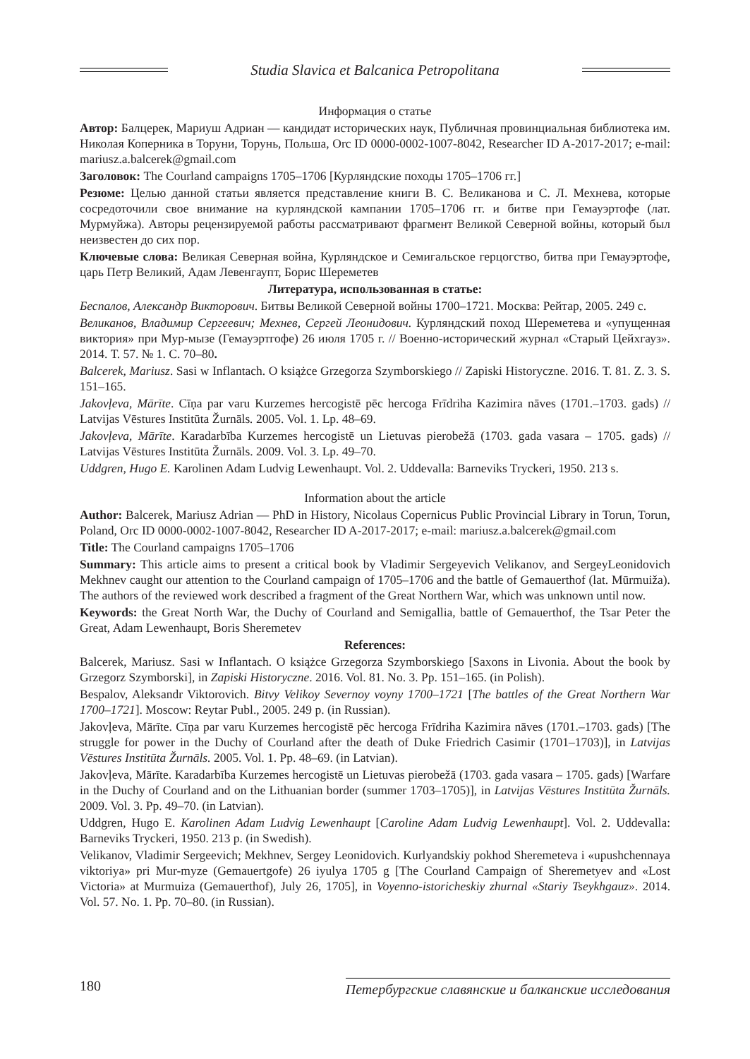Studia Slavica et Balcanica Petropolitana
Информация о статье
Автор: Балцерек, Мариуш Адриан — кандидат исторических наук, Публичная провинциальная библиотека им. Николая Коперника в Торуни, Торунь, Польша, Orc ID 0000-0002-1007-8042, Researcher ID A-2017-2017; e-mail: mariusz.a.balcerek@gmail.com
Заголовок: The Courland campaigns 1705–1706 [Курляндские походы 1705–1706 гг.]
Резюме: Целью данной статьи является представление книги В. С. Великанова и С. Л. Мехнева, которые сосредоточили свое внимание на курляндской кампании 1705–1706 гг. и битве при Гемауэртофе (лат. Мурмуйжа). Авторы рецензируемой работы рассматривают фрагмент Великой Северной войны, который был неизвестен до сих пор.
Ключевые слова: Великая Северная война, Курляндское и Семигальское герцогство, битва при Гемауэртофе, царь Петр Великий, Адам Левенгаупт, Борис Шереметев
Литература, использованная в статье:
Беспалов, Александр Викторович. Битвы Великой Северной войны 1700–1721. Москва: Рейтар, 2005. 249 с.
Великанов, Владимир Сергеевич; Мехнев, Сергей Леонидович. Курляндский поход Шереметева и «упущенная виктория» при Мур-мызе (Гемауэртгофе) 26 июля 1705 г. // Военно-исторический журнал «Старый Цейхгауз». 2014. Т. 57. № 1. С. 70–80.
Balcerek, Mariusz. Sasi w Inflantach. O książce Grzegorza Szymborskiego // Zapiski Historyczne. 2016. T. 81. Z. 3. S. 151–165.
Jakovļeva, Mārīte. Cīņa par varu Kurzemes hercogistē pēc hercoga Frīdriha Kazimira nāves (1701.–1703. gads) // Latvijas Vēstures Institūta Žurnāls. 2005. Vol. 1. Lp. 48–69.
Jakovļeva, Mārīte. Karadarbība Kurzemes hercogistē un Lietuvas pierobežā (1703. gada vasara – 1705. gads) // Latvijas Vēstures Institūta Žurnāls. 2009. Vol. 3. Lp. 49–70.
Uddgren, Hugo E. Karolinen Adam Ludvig Lewenhaupt. Vol. 2. Uddevalla: Barneviks Tryckeri, 1950. 213 s.
Information about the article
Author: Balcerek, Mariusz Adrian — PhD in History, Nicolaus Copernicus Public Provincial Library in Torun, Torun, Poland, Orc ID 0000-0002-1007-8042, Researcher ID A-2017-2017; e-mail: mariusz.a.balcerek@gmail.com
Title: The Courland campaigns 1705–1706
Summary: This article aims to present a critical book by Vladimir Sergeyevich Velikanov, and SergeyLeonidovich Mekhnev caught our attention to the Courland campaign of 1705–1706 and the battle of Gemauerthof (lat. Mūrmuiža). The authors of the reviewed work described a fragment of the Great Northern War, which was unknown until now.
Keywords: the Great North War, the Duchy of Courland and Semigallia, battle of Gemauerthof, the Tsar Peter the Great, Adam Lewenhaupt, Boris Sheremetev
References:
Balcerek, Mariusz. Sasi w Inflantach. O książce Grzegorza Szymborskiego [Saxons in Livonia. About the book by Grzegorz Szymborski], in Zapiski Historyczne. 2016. Vol. 81. No. 3. Pp. 151–165. (in Polish).
Bespalov, Aleksandr Viktorovich. Bitvy Velikoy Severnoy voyny 1700–1721 [The battles of the Great Northern War 1700–1721]. Moscow: Reytar Publ., 2005. 249 p. (in Russian).
Jakovļeva, Mārīte. Cīņa par varu Kurzemes hercogistē pēc hercoga Frīdriha Kazimira nāves (1701.–1703. gads) [The struggle for power in the Duchy of Courland after the death of Duke Friedrich Casimir (1701–1703)], in Latvijas Vēstures Institūta Žurnāls. 2005. Vol. 1. Pp. 48–69. (in Latvian).
Jakovļeva, Mārīte. Karadarbība Kurzemes hercogistē un Lietuvas pierobežā (1703. gada vasara – 1705. gads) [Warfare in the Duchy of Courland and on the Lithuanian border (summer 1703–1705)], in Latvijas Vēstures Institūta Žurnāls. 2009. Vol. 3. Pp. 49–70. (in Latvian).
Uddgren, Hugo E. Karolinen Adam Ludvig Lewenhaupt [Caroline Adam Ludvig Lewenhaupt]. Vol. 2. Uddevalla: Barneviks Tryckeri, 1950. 213 p. (in Swedish).
Velikanov, Vladimir Sergeevich; Mekhnev, Sergey Leonidovich. Kurlyandskiy pokhod Sheremeteva i «upushchennaya viktoriya» pri Mur-myze (Gemauertgofe) 26 iyulya 1705 g [The Courland Campaign of Sheremetyev and «Lost Victoria» at Murmuiza (Gemauerthof), July 26, 1705], in Voyenno-istoricheskiy zhurnal «Stariy Tseykhgauz». 2014. Vol. 57. No. 1. Pp. 70–80. (in Russian).
180 Петербургские славянские и балканские исследования